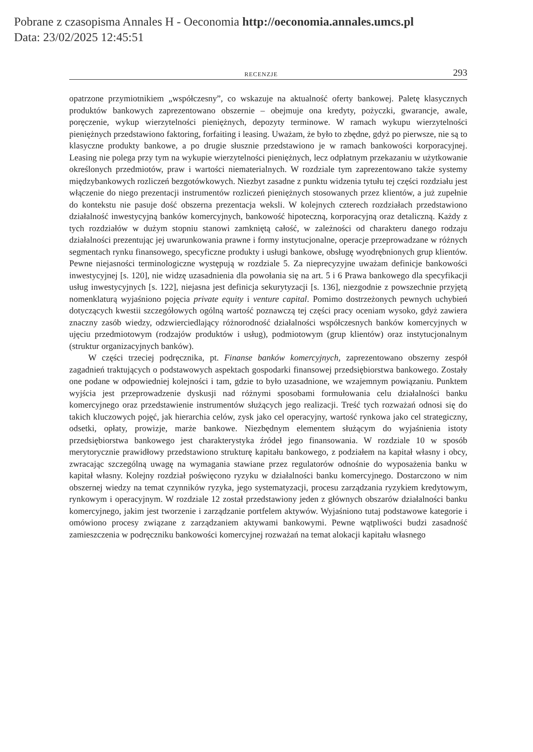Pobrane z czasopisma Annales H - Oeconomia http://oeconomia.annales.umcs.pl
Data: 23/02/2025 12:45:51
RECENZJE 293
opatrzone przymiotnikiem „współczesny”, co wskazuje na aktualność oferty bankowej. Paletę klasycznych produktów bankowych zaprezentowano obszernie – obejmuje ona kredyty, pożyczki, gwarancje, awale, poręczenie, wykup wierzytelności pieniężnych, depozyty terminowe. W ramach wykupu wierzytelności pieniężnych przedstawiono faktoring, forfaiting i leasing. Uważam, że było to zbędne, gdyż po pierwsze, nie są to klasyczne produkty bankowe, a po drugie słusznie przedstawiono je w ramach bankowości korporacyjnej. Leasing nie polega przy tym na wykupie wierzytelności pieniężnych, lecz odpłatnym przekazaniu w użytkowanie określonych przedmiotów, praw i wartości niematerialnych. W rozdziale tym zaprezentowano także systemy międzybankowych rozliczeń bezgotówkowych. Niezbyt zasadne z punktu widzenia tytułu tej części rozdziału jest włączenie do niego prezentacji instrumentów rozliczeń pieniężnych stosowanych przez klientów, a już zupełnie do kontekstu nie pasuje dość obszerna prezentacja weksli. W kolejnych czterech rozdziałach przedstawiono działalność inwestycyjną banków komercyjnych, bankowość hipoteczną, korporacyjną oraz detaliczną. Każdy z tych rozdziałów w dużym stopniu stanowi zamkniętą całość, w zależności od charakteru danego rodzaju działalności prezentując jej uwarunkowania prawne i formy instytucjonalne, operacje przeprowadzane w różnych segmentach rynku finansowego, specyficzne produkty i usługi bankowe, obsługę wyodrębnionych grup klientów. Pewne niejasności terminologiczne występują w rozdziale 5. Za nieprecyzyjne uważam definicje bankowości inwestycyjnej [s. 120], nie widzę uzasadnienia dla powołania się na art. 5 i 6 Prawa bankowego dla specyfikacji usług inwestycyjnych [s. 122], niejasna jest definicja sekurytyzacji [s. 136], niezgodnie z powszechnie przyjętą nomenklaturą wyjaśniono pojęcia private equity i venture capital. Pomimo dostrzeżonych pewnych uchybień dotyczących kwestii szczegółowych ogólną wartość poznawczą tej części pracy oceniam wysoko, gdyż zawiera znaczny zasób wiedzy, odzwierciedlający różnorodność działalności współczesnych banków komercyjnych w ujęciu przedmiotowym (rodzajów produktów i usług), podmiotowym (grup klientów) oraz instytucjonalnym (struktur organizacyjnych banków).
W części trzeciej podręcznika, pt. Finanse banków komercyjnych, zaprezentowano obszerny zespół zagadnień traktujących o podstawowych aspektach gospodarki finansowej przedsiębiorstwa bankowego. Zostały one podane w odpowiedniej kolejności i tam, gdzie to było uzasadnione, we wzajemnym powiązaniu. Punktem wyjścia jest przeprowadzenie dyskusji nad różnymi sposobami formułowania celu działalności banku komercyjnego oraz przedstawienie instrumentów służących jego realizacji. Treść tych rozważań odnosi się do takich kluczowych pojęć, jak hierarchia celów, zysk jako cel operacyjny, wartość rynkowa jako cel strategiczny, odsetki, opłaty, prowizje, marże bankowe. Niezbędnym elementem służącym do wyjaśnienia istoty przedsiębiorstwa bankowego jest charakterystyka źródeł jego finansowania. W rozdziale 10 w sposób merytorycznie prawidłowy przedstawiono strukturę kapitału bankowego, z podziałem na kapitał własny i obcy, zwracając szczególną uwagę na wymagania stawiane przez regulatorów odnośnie do wyposażenia banku w kapitał własny. Kolejny rozdział poświęcono ryzyku w działalności banku komercyjnego. Dostarczono w nim obszernej wiedzy na temat czynników ryzyka, jego systematyzacji, procesu zarządzania ryzykiem kredytowym, rynkowym i operacyjnym. W rozdziale 12 został przedstawiony jeden z głównych obszarów działalności banku komercyjnego, jakim jest tworzenie i zarządzanie portfelem aktywów. Wyjaśniono tutaj podstawowe kategorie i omówiono procesy związane z zarządzaniem aktywami bankowymi. Pewne wątpliwości budzi zasadność zamieszczenia w podręczniku bankowości komercyjnej rozważań na temat alokacji kapitału własnego